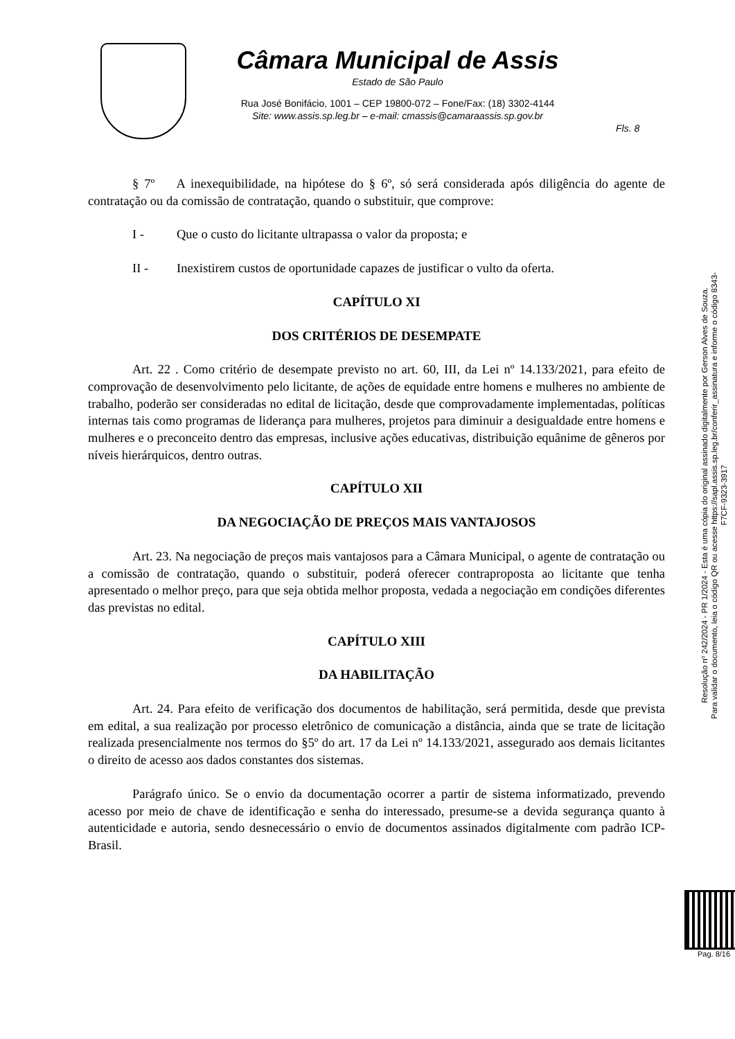Câmara Municipal de Assis
Estado de São Paulo
Rua José Bonifácio, 1001 – CEP 19800-072 – Fone/Fax: (18) 3302-4144
Site: www.assis.sp.leg.br – e-mail: cmassis@camaraassis.sp.gov.br
Fls. 8
§ 7º A inexequibilidade, na hipótese do § 6º, só será considerada após diligência do agente de contratação ou da comissão de contratação, quando o substituir, que comprove:
I - Que o custo do licitante ultrapassa o valor da proposta; e
II - Inexistirem custos de oportunidade capazes de justificar o vulto da oferta.
CAPÍTULO XI
DOS CRITÉRIOS DE DESEMPATE
Art. 22 . Como critério de desempate previsto no art. 60, III, da Lei nº 14.133/2021, para efeito de comprovação de desenvolvimento pelo licitante, de ações de equidade entre homens e mulheres no ambiente de trabalho, poderão ser consideradas no edital de licitação, desde que comprovadamente implementadas, políticas internas tais como programas de liderança para mulheres, projetos para diminuir a desigualdade entre homens e mulheres e o preconceito dentro das empresas, inclusive ações educativas, distribuição equânime de gêneros por níveis hierárquicos, dentro outras.
CAPÍTULO XII
DA NEGOCIAÇÃO DE PREÇOS MAIS VANTAJOSOS
Art. 23. Na negociação de preços mais vantajosos para a Câmara Municipal, o agente de contratação ou a comissão de contratação, quando o substituir, poderá oferecer contraproposta ao licitante que tenha apresentado o melhor preço, para que seja obtida melhor proposta, vedada a negociação em condições diferentes das previstas no edital.
CAPÍTULO XIII
DA HABILITAÇÃO
Art. 24. Para efeito de verificação dos documentos de habilitação, será permitida, desde que prevista em edital, a sua realização por processo eletrônico de comunicação a distância, ainda que se trate de licitação realizada presencialmente nos termos do §5º do art. 17 da Lei nº 14.133/2021, assegurado aos demais licitantes o direito de acesso aos dados constantes dos sistemas.
Parágrafo único. Se o envio da documentação ocorrer a partir de sistema informatizado, prevendo acesso por meio de chave de identificação e senha do interessado, presume-se a devida segurança quanto à autenticidade e autoria, sendo desnecessário o envio de documentos assinados digitalmente com padrão ICP-Brasil.
Resolução nº 242/2024 - PR 1/2024 - Esta é uma cópia do original assinado digitalmente por Gerson Alves de Souza.
Para validar o documento, leia o código QR ou acesse https://sapl.assis.sp.leg.br/conferir_assinatura e informe o código 8343-F7CF-9323-3917
Pag. 8/16